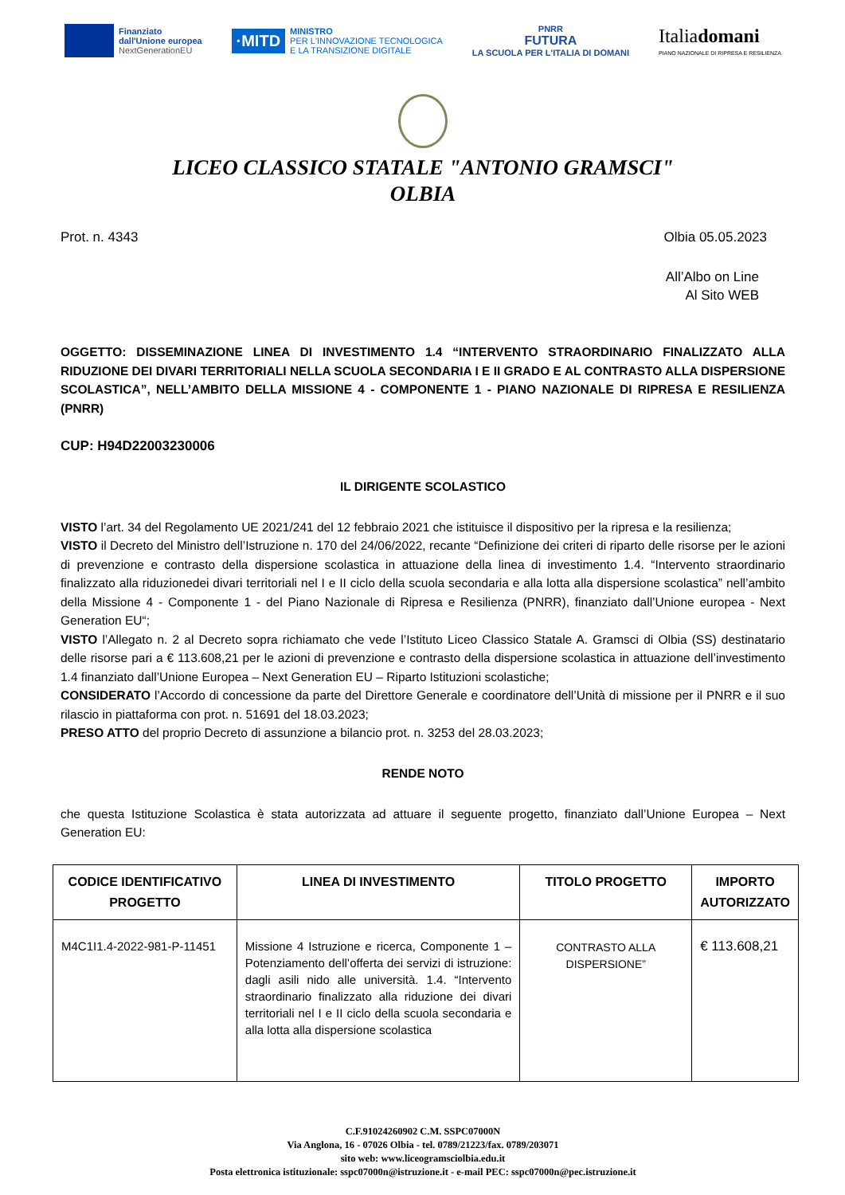Finanziato
dall'Unione europea
NextGenerationEU
·MITD MINISTRO
PER L'INNOVAZIONE TECNOLOGICA
E LA TRANSIZIONE DIGITALE
PNRR
FUTURA
LA SCUOLA PER L'ITALIA DI DOMANI
Italiadomani
PIANO NAZIONALE DI RIPRESA E RESILIENZA
LICEO CLASSICO STATALE "ANTONIO GRAMSCI"
OLBIA
Prot. n. 4343 Olbia 05.05.2023
All’Albo on Line
Al Sito WEB
OGGETTO: DISSEMINAZIONE LINEA DI INVESTIMENTO 1.4 “INTERVENTO STRAORDINARIO FINALIZZATO ALLA RIDUZIONE DEI DIVARI TERRITORIALI NELLA SCUOLA SECONDARIA I E II GRADO E AL CONTRASTO ALLA DISPERSIONE SCOLASTICA”, NELL’AMBITO DELLA MISSIONE 4 - COMPONENTE 1 - PIANO NAZIONALE DI RIPRESA E RESILIENZA (PNRR)
CUP: H94D22003230006
IL DIRIGENTE SCOLASTICO
VISTO l’art. 34 del Regolamento UE 2021/241 del 12 febbraio 2021 che istituisce il dispositivo per la ripresa e la resilienza;
VISTO il Decreto del Ministro dell’Istruzione n. 170 del 24/06/2022, recante “Definizione dei criteri di riparto delle risorse per le azioni di prevenzione e contrasto della dispersione scolastica in attuazione della linea di investimento 1.4. “Intervento straordinario finalizzato alla riduzionedei divari territoriali nel I e II ciclo della scuola secondaria e alla lotta alla dispersione scolastica” nell’ambito della Missione 4 - Componente 1 - del Piano Nazionale di Ripresa e Resilienza (PNRR), finanziato dall’Unione europea - Next Generation EU“;
VISTO l’Allegato n. 2 al Decreto sopra richiamato che vede l’Istituto Liceo Classico Statale A. Gramsci di Olbia (SS) destinatario delle risorse pari a € 113.608,21 per le azioni di prevenzione e contrasto della dispersione scolastica in attuazione dell’investimento 1.4 finanziato dall’Unione Europea – Next Generation EU – Riparto Istituzioni scolastiche;
CONSIDERATO l’Accordo di concessione da parte del Direttore Generale e coordinatore dell’Unità di missione per il PNRR e il suo rilascio in piattaforma con prot. n. 51691 del 18.03.2023;
PRESO ATTO del proprio Decreto di assunzione a bilancio prot. n. 3253 del 28.03.2023;
RENDE NOTO
che questa Istituzione Scolastica è stata autorizzata ad attuare il seguente progetto, finanziato dall’Unione Europea – Next Generation EU:
| CODICE IDENTIFICATIVO PROGETTO | LINEA DI INVESTIMENTO | TITOLO PROGETTO | IMPORTO AUTORIZZATO |
| --- | --- | --- | --- |
| M4C1I1.4-2022-981-P-11451 | Missione 4 Istruzione e ricerca, Componente 1 – Potenziamento dell’offerta dei servizi di istruzione: dagli asili nido alle università. 1.4. “Intervento straordinario finalizzato alla riduzione dei divari territoriali nel I e II ciclo della scuola secondaria e alla lotta alla dispersione scolastica | CONTRASTO ALLA DISPERSIONE” | € 113.608,21 |
C.F.91024260902 C.M. SSPC07000N
Via Anglona, 16 - 07026 Olbia - tel. 0789/21223/fax. 0789/203071
sito web: www.liceogramsciolbia.edu.it
Posta elettronica istituzionale: sspc07000n@istruzione.it - e-mail PEC: sspc07000n@pec.istruzione.it